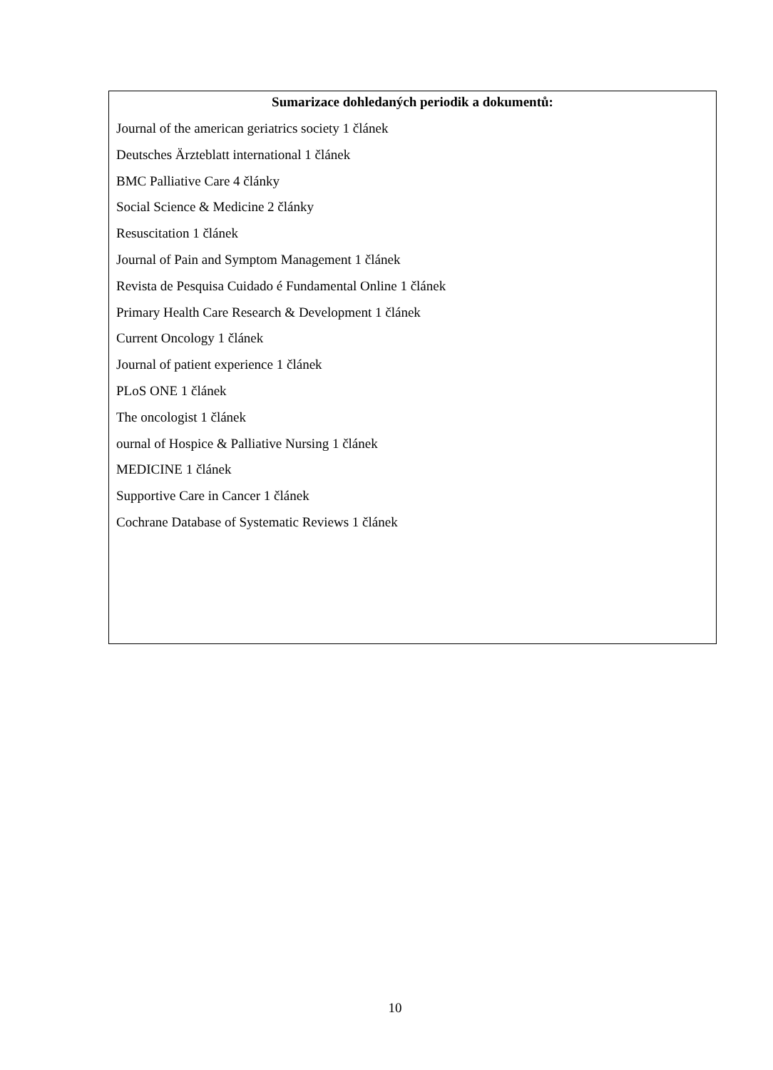Sumarizace dohledaných periodik a dokumentů:
Journal of the american geriatrics society 1 článek
Deutsches Ärzteblatt international 1 článek
BMC Palliative Care 4 články
Social Science & Medicine 2 články
Resuscitation 1 článek
Journal of Pain and Symptom Management 1 článek
Revista de Pesquisa Cuidado é Fundamental Online 1 článek
Primary Health Care Research & Development 1 článek
Current Oncology 1 článek
Journal of patient experience 1 článek
PLoS ONE 1 článek
The oncologist 1 článek
ournal of Hospice & Palliative Nursing 1 článek
MEDICINE 1 článek
Supportive Care in Cancer 1 článek
Cochrane Database of Systematic Reviews 1 článek
10